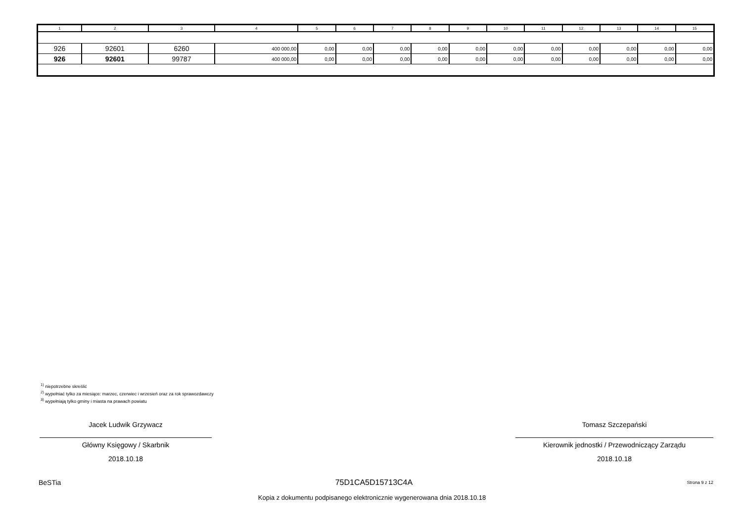| 1 | 2 | 3 | 4 | 5 | 6 | 7 | 8 | 9 | 10 | 11 | 12 | 13 | 14 | 15 |
| --- | --- | --- | --- | --- | --- | --- | --- | --- | --- | --- | --- | --- | --- | --- |
| 926 | 92601 | 6260 | 400 000,00 | 0,00 | 0,00 | 0,00 | 0,00 | 0,00 | 0,00 | 0,00 | 0,00 | 0,00 | 0,00 | 0,00 |
| 926 | 92601 | 99787 | 400 000,00 | 0,00 | 0,00 | 0,00 | 0,00 | 0,00 | 0,00 | 0,00 | 0,00 | 0,00 | 0,00 | 0,00 |
<sup>1)</sup> niepotrzebne skreślić
<sup>2)</sup> wypełniać tylko za miesiące: marzec, czerwiec i wrzesień oraz za rok sprawozdawczy
<sup>3)</sup> wypełniają tylko gminy i miasta na prawach powiatu
Jacek Ludwik Grzywacz
Główny Księgowy / Skarbnik
2018.10.18
Tomasz Szczepański
Kierownik jednostki / Przewodniczący Zarządu
2018.10.18
BeSTia 75D1CA5D15713C4A Strona 9 z 12
Kopia z dokumentu podpisanego elektronicznie wygenerowana dnia 2018.10.18